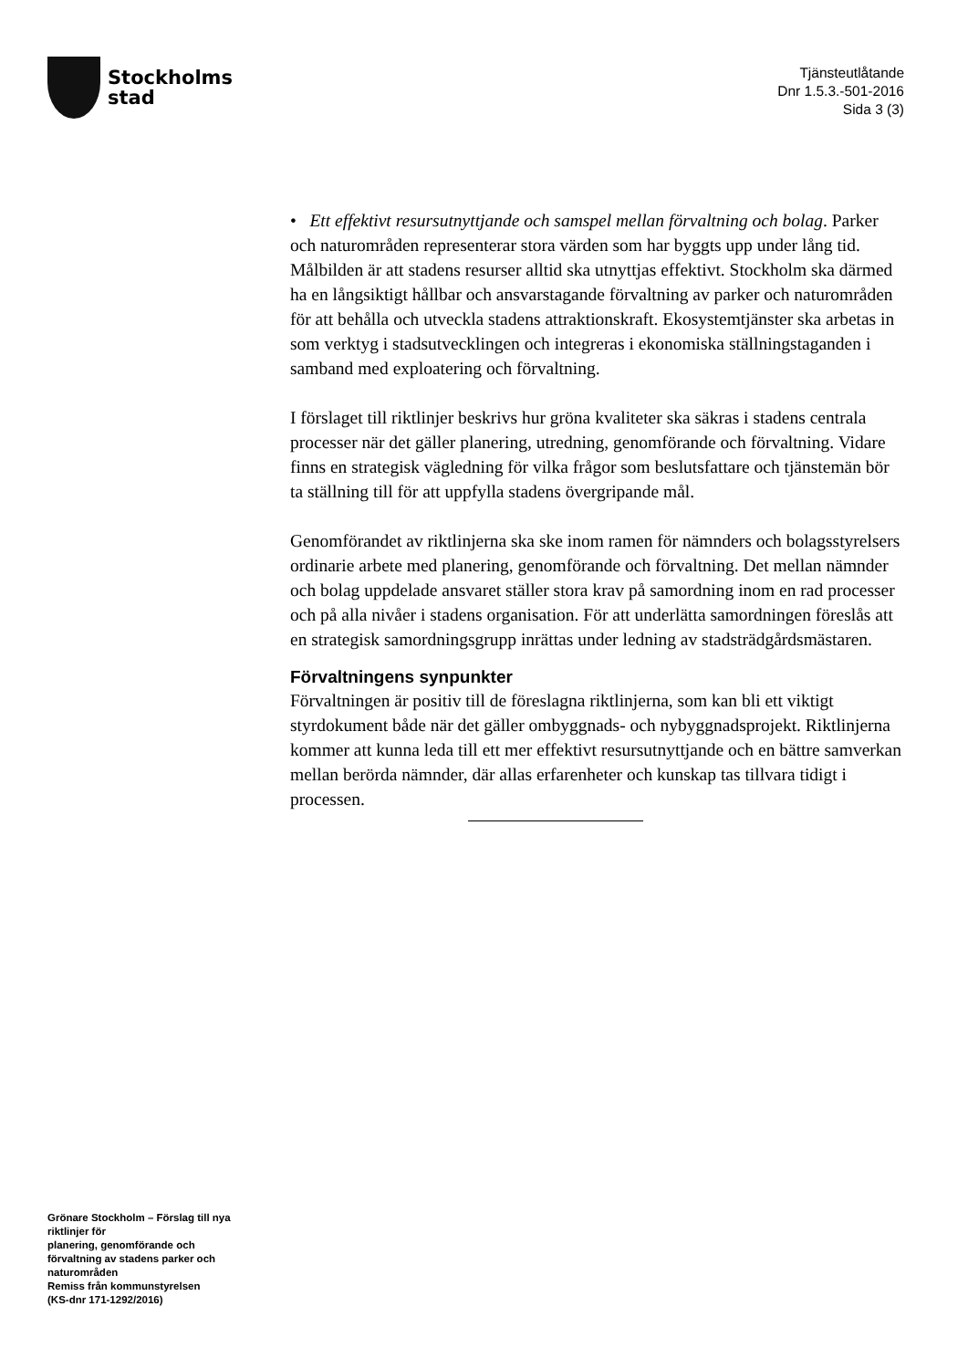Stockholms
stad
Tjänsteutlåtande
Dnr 1.5.3.-501-2016
Sida 3 (3)
• Ett effektivt resursutnyttjande och samspel mellan förvaltning och bolag. Parker och naturområden representerar stora värden som har byggts upp under lång tid. Målbilden är att stadens resurser alltid ska utnyttjas effektivt. Stockholm ska därmed ha en långsiktigt hållbar och ansvarstagande förvaltning av parker och naturområden för att behålla och utveckla stadens attraktionskraft. Ekosystemtjänster ska arbetas in som verktyg i stadsutvecklingen och integreras i ekonomiska ställningstaganden i samband med exploatering och förvaltning.
I förslaget till riktlinjer beskrivs hur gröna kvaliteter ska säkras i stadens centrala processer när det gäller planering, utredning, genomförande och förvaltning. Vidare finns en strategisk vägledning för vilka frågor som beslutsfattare och tjänstemän bör ta ställning till för att uppfylla stadens övergripande mål.
Genomförandet av riktlinjerna ska ske inom ramen för nämnders och bolagsstyrelsers ordinarie arbete med planering, genomförande och förvaltning. Det mellan nämnder och bolag uppdelade ansvaret ställer stora krav på samordning inom en rad processer och på alla nivåer i stadens organisation. För att underlätta samordningen föreslås att en strategisk samordningsgrupp inrättas under ledning av stadsträdgårdsmästaren.
Förvaltningens synpunkter
Förvaltningen är positiv till de föreslagna riktlinjerna, som kan bli ett viktigt styrdokument både när det gäller ombyggnads- och nybyggnadsprojekt. Riktlinjerna kommer att kunna leda till ett mer effektivt resursutnyttjande och en bättre samverkan mellan berörda nämnder, där allas erfarenheter och kunskap tas tillvara tidigt i processen.
Grönare Stockholm – Förslag till nya riktlinjer för
planering, genomförande och förvaltning av stadens parker och naturområden
Remiss från kommunstyrelsen
(KS-dnr 171-1292/2016)